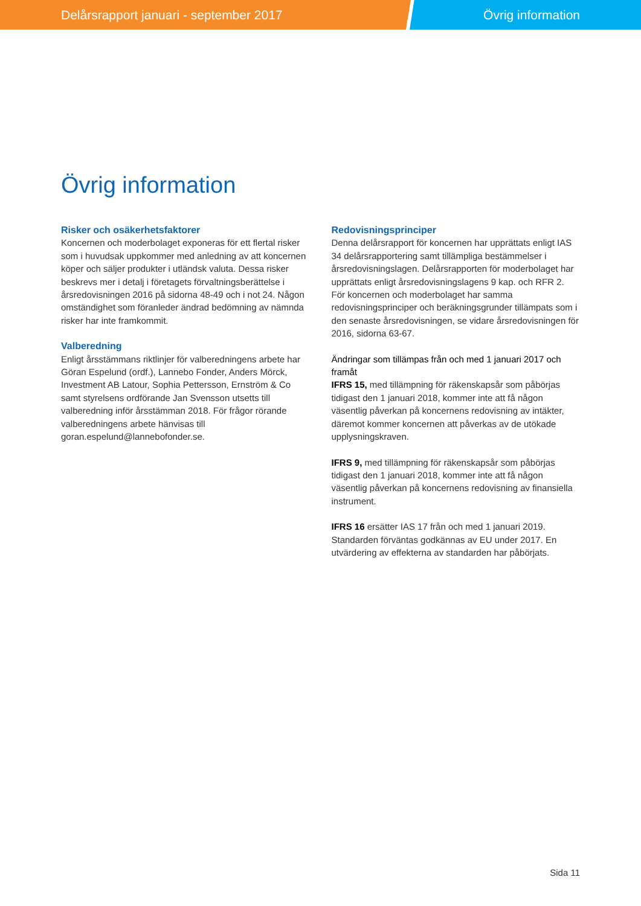Delårsrapport januari - september 2017 Övrig information
Övrig information
Risker och osäkerhetsfaktorer
Koncernen och moderbolaget exponeras för ett flertal risker som i huvudsak uppkommer med anledning av att koncernen köper och säljer produkter i utländsk valuta. Dessa risker beskrevs mer i detalj i företagets förvaltningsberättelse i årsredovisningen 2016 på sidorna 48-49 och i not 24. Någon omständighet som föranleder ändrad bedömning av nämnda risker har inte framkommit.
Valberedning
Enligt årsstämmans riktlinjer för valberedningens arbete har Göran Espelund (ordf.), Lannebo Fonder, Anders Mörck, Investment AB Latour, Sophia Pettersson, Ernström & Co samt styrelsens ordförande Jan Svensson utsetts till valberedning inför årsstämman 2018. För frågor rörande valberedningens arbete hänvisas till goran.espelund@lannebofonder.se.
Redovisningsprinciper
Denna delårsrapport för koncernen har upprättats enligt IAS 34 delårsrapportering samt tillämpliga bestämmelser i årsredovisningslagen. Delårsrapporten för moderbolaget har upprättats enligt årsredovisningslagens 9 kap. och RFR 2. För koncernen och moderbolaget har samma redovisningsprinciper och beräkningsgrunder tillämpats som i den senaste årsredovisningen, se vidare årsredovisningen för 2016, sidorna 63-67.
Ändringar som tillämpas från och med 1 januari 2017 och framåt
IFRS 15, med tillämpning för räkenskapsår som påbörjas tidigast den 1 januari 2018, kommer inte att få någon väsentlig påverkan på koncernens redovisning av intäkter, däremot kommer koncernen att påverkas av de utökade upplysningskraven.
IFRS 9, med tillämpning för räkenskapsår som påbörjas tidigast den 1 januari 2018, kommer inte att få någon väsentlig påverkan på koncernens redovisning av finansiella instrument.
IFRS 16 ersätter IAS 17 från och med 1 januari 2019. Standarden förväntas godkännas av EU under 2017. En utvärdering av effekterna av standarden har påbörjats.
Sida 11